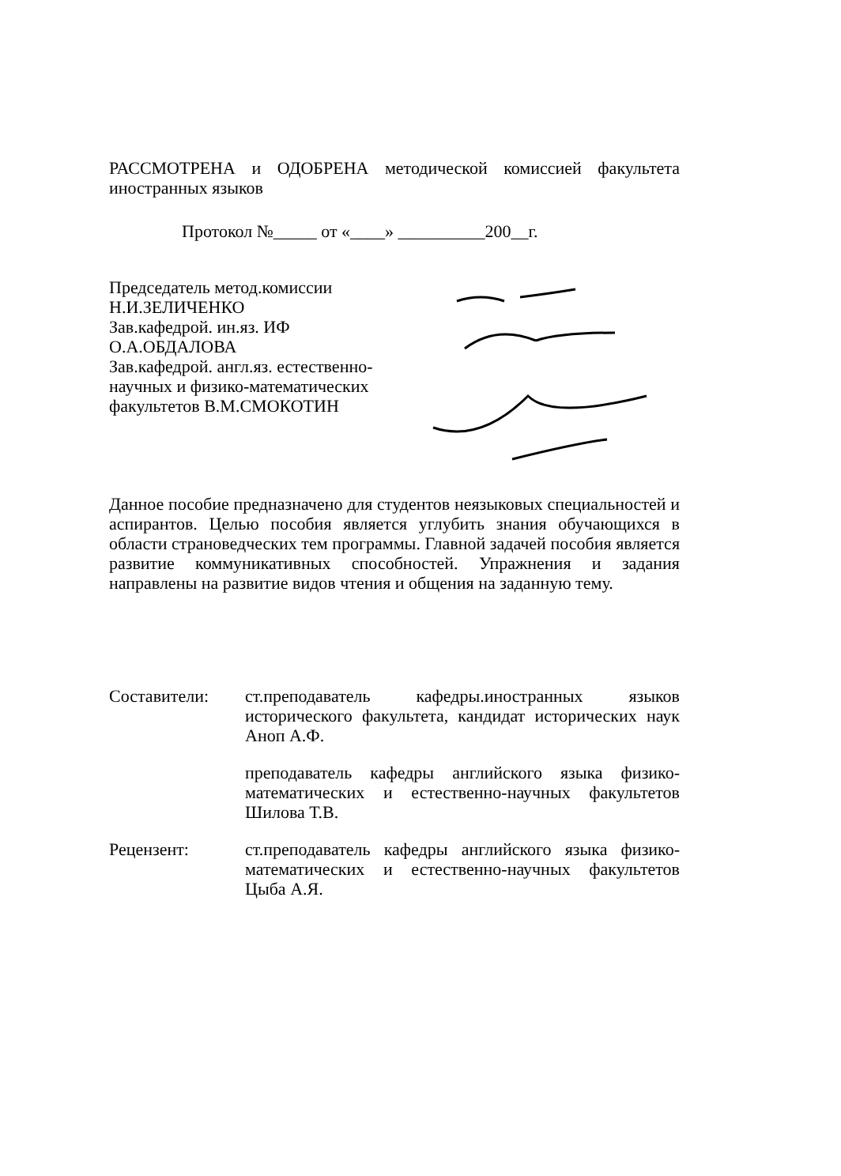РАССМОТРЕНА и ОДОБРЕНА методической комиссией факультета иностранных языков
Протокол №_____ от «____» __________200__г.
Председатель метод.комиссии
Н.И.ЗЕЛИЧЕНКО
Зав.кафедрой. ин.яз. ИФ
О.А.ОБДАЛОВА
Зав.кафедрой. англ.яз. естественно-научных и физико-математических факультетов В.М.СМОКОТИН
Данное пособие предназначено для студентов неязыковых специальностей и аспирантов. Целью пособия является углубить знания обучающихся в области страноведческих тем программы. Главной задачей пособия является развитие коммуникативных способностей. Упражнения и задания направлены на развитие видов чтения и общения на заданную тему.
Составители: ст.преподаватель кафедры.иностранных языков исторического факультета, кандидат исторических наук Аноп А.Ф.
преподаватель кафедры английского языка физико-математических и естественно-научных факультетов Шилова Т.В.
Рецензент: ст.преподаватель кафедры английского языка физико-математических и естественно-научных факультетов Цыба А.Я.